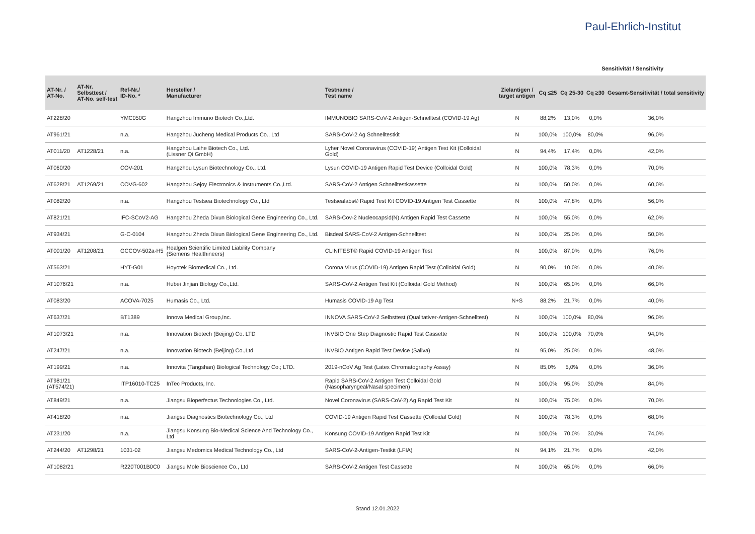Paul-Ehrlich-Institut
Sensitivität / Sensitivity
| AT-Nr. / AT-No. | AT-Nr. Selbsttest / AT-No. self-test | Ref-Nr./ ID-No. * | Hersteller / Manufacturer | Testname / Test name | Zielantigen / target antigen | Cq ≤25 | Cq 25-30 | Cq ≥30 | Gesamt-Sensitivität / total sensitivity |
| --- | --- | --- | --- | --- | --- | --- | --- | --- | --- |
| AT228/20 | | YMC050G | Hangzhou Immuno Biotech Co.,Ltd. | IMMUNOBIO SARS-CoV-2 Antigen-Schnelltest (COVID-19 Ag) | N | 88,2% | 13,0% | 0,0% | 36,0% |
| AT961/21 | | n.a. | Hangzhou Jucheng Medical Products Co., Ltd | SARS-CoV-2 Ag Schnelltestkit | N | 100,0% | 100,0% | 80,0% | 96,0% |
| AT011/20 | AT1228/21 | n.a. | Hangzhou Laihe Biotech Co., Ltd. (Lissner Qi GmbH) | Lyher Novel Coronavirus (COVID-19) Antigen Test Kit (Colloidal Gold) | N | 94,4% | 17,4% | 0,0% | 42,0% |
| AT060/20 | | COV-201 | Hangzhou Lysun Biotechnology Co., Ltd. | Lysun COVID-19 Antigen Rapid Test Device (Colloidal Gold) | N | 100,0% | 78,3% | 0,0% | 70,0% |
| AT628/21 | AT1269/21 | COVG-602 | Hangzhou Sejoy Electronics & Instruments Co.,Ltd. | SARS-CoV-2 Antigen Schnelltestkassette | N | 100,0% | 50,0% | 0,0% | 60,0% |
| AT082/20 | | n.a. | Hangzhou Testsea Biotechnology Co., Ltd | Testsealabs® Rapid Test Kit COVID-19 Antigen Test Cassette | N | 100,0% | 47,8% | 0,0% | 56,0% |
| AT821/21 | | IFC-SCoV2-AG | Hangzhou Zheda Dixun Biological Gene Engineering Co., Ltd. | SARS-Cov-2 Nucleocapsid(N) Antigen Rapid Test Cassette | N | 100,0% | 55,0% | 0,0% | 62,0% |
| AT934/21 | | G-C-0104 | Hangzhou Zheda Dixun Biological Gene Engineering Co., Ltd. | Bisdeal SARS-CoV-2 Antigen-Schnelltest | N | 100,0% | 25,0% | 0,0% | 50,0% |
| AT001/20 | AT1208/21 | GCCOV-502a-H5 | Healgen Scientific Limited Liability Company (Siemens Healthineers) | CLINITEST® Rapid COVID-19 Antigen Test | N | 100,0% | 87,0% | 0,0% | 76,0% |
| AT563/21 | | HYT-G01 | Hoyotek Biomedical Co., Ltd. | Corona Virus (COVID-19) Antigen Rapid Test (Colloidal Gold) | N | 90,0% | 10,0% | 0,0% | 40,0% |
| AT1076/21 | | n.a. | Hubei Jinjian Biology Co.,Ltd. | SARS-CoV-2 Antigen Test Kit (Colloidal Gold Method) | N | 100,0% | 65,0% | 0,0% | 66,0% |
| AT083/20 | | ACOVA-7025 | Humasis Co., Ltd. | Humasis COVID-19 Ag Test | N+S | 88,2% | 21,7% | 0,0% | 40,0% |
| AT637/21 | | BT1389 | Innova Medical Group,Inc. | INNOVA SARS-CoV-2 Selbsttest (Qualitativer-Antigen-Schnelltest) | N | 100,0% | 100,0% | 80,0% | 96,0% |
| AT1073/21 | | n.a. | Innovation Biotech (Beijing) Co. LTD | INVBIO One Step Diagnostic Rapid Test Cassette | N | 100,0% | 100,0% | 70,0% | 94,0% |
| AT247/21 | | n.a. | Innovation Biotech (Beijing) Co.,Ltd | INVBIO Antigen Rapid Test Device (Saliva) | N | 95,0% | 25,0% | 0,0% | 48,0% |
| AT199/21 | | n.a. | Innovita (Tangshan) Biological Technology Co.; LTD. | 2019-nCoV Ag Test (Latex Chromatography Assay) | N | 85,0% | 5,0% | 0,0% | 36,0% |
| AT981/21 (AT574/21) | | ITP16010-TC25 | InTec Products, Inc. | Rapid SARS-CoV-2 Antigen Test Colloidal Gold (Nasopharyngeal/Nasal specimen) | N | 100,0% | 95,0% | 30,0% | 84,0% |
| AT849/21 | | n.a. | Jiangsu Bioperfectus Technologies Co., Ltd. | Novel Coronavirus (SARS-CoV-2) Ag Rapid Test Kit | N | 100,0% | 75,0% | 0,0% | 70,0% |
| AT418/20 | | n.a. | Jiangsu Diagnostics Biotechnology Co., Ltd | COVID-19 Antigen Rapid Test Cassette (Colloidal Gold) | N | 100,0% | 78,3% | 0,0% | 68,0% |
| AT231/20 | | n.a. | Jiangsu Konsung Bio-Medical Science And Technology Co., Ltd | Konsung COVID-19 Antigen Rapid Test Kit | N | 100,0% | 70,0% | 30,0% | 74,0% |
| AT244/20 | AT1298/21 | 1031-02 | Jiangsu Medomics Medical Technology Co., Ltd | SARS-CoV-2-Antigen-Testkit (LFIA) | N | 94,1% | 21,7% | 0,0% | 42,0% |
| AT1082/21 | | R220T001B0C0 | Jiangsu Mole Bioscience Co., Ltd | SARS-CoV-2 Antigen Test Cassette | N | 100,0% | 65,0% | 0,0% | 66,0% |
Stand 12.01.2022